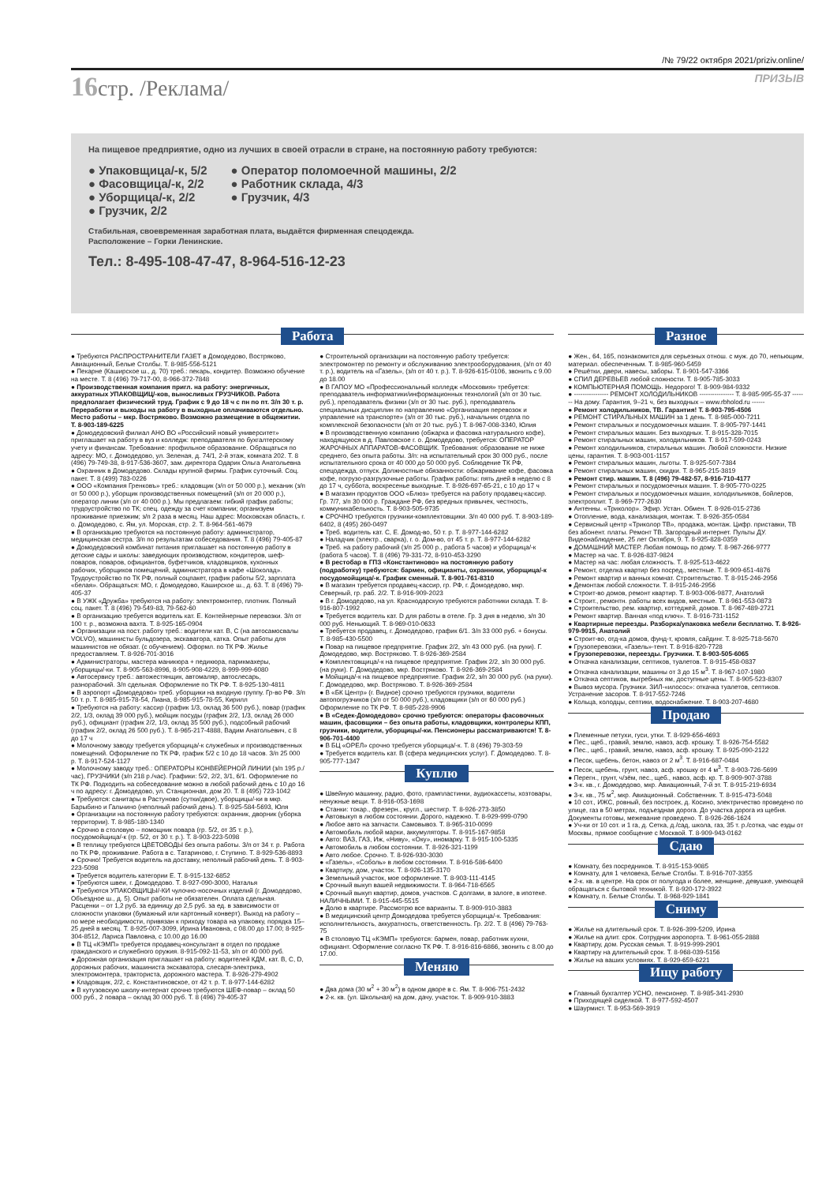/№ 79/22 октября 2021/priziv.online/
16стр. /Реклама/
ПРИЗЫВ
На пищевое предприятие, одно из лучших в своей отрасли в стране, на постоянную работу требуются:
● Упаковщица/-к, 5/2
● Фасовщица/-к, 2/2
● Уборщица/-к, 2/2
● Грузчик, 2/2
● Оператор поломоечной машины, 2/2
● Работник склада, 4/3
● Грузчик, 4/3
Стабильная, своевременная заработная плата, выдаётся фирменная спецодежда.
Расположение – Горки Ленинские.
Тел.: 8-495-108-47-47, 8-964-516-12-23
Работа
● Требуются РАСПРОСТРАНИТЕЛИ ГАЗЕТ в Домодедово, Востряково, Авиационный, Белые Столбы. Т. 8-985-556-5121
● Пекарне (Каширское ш., д. 70) треб.: пекарь, кондитер. Возможно обучение на месте. Т. 8 (496) 79-717-00, 8-966-372-7848
● Производственная компания пригл. на работу: энергичных, аккуратных УПАКОВЩИЦ/-ков, выносливых ГРУЗЧИКОВ. Работа предполагает физический труд. График с 9 до 18 ч с пн по пт. З/п 30 т. р. Переработки и выходы на работу в выходные оплачиваются отдельно. Место работы – мкр. Востряково. Возможно размещение в общежитии. Т. 8-903-189-6225
● Домодедовский филиал АНО ВО «Российский новый университет» приглашает на работу в вуз и колледж: преподавателя по бухгалтерскому учету и финансам. Требование: профильное образование. Обращаться по адресу: МО, г. Домодедово, ул. Зеленая, д. 74/1, 2-й этаж, комната 202. Т. 8 (496) 79-749-38, 8-917-536-3607, зам. директора Одарик Ольга Анатольевна
● Охранник в Домодедово. Склады крупной фирмы. График суточный. Соц. пакет. Т. 8 (499) 783-0226
● ООО «Компания Гренковъ» треб.: кладовщик (з/п от 50 000 р.), механик (з/п от 50 000 р.), уборщик производственных помещений (з/п от 20 000 р.), оператор линии (з/п от 40 000 р.). Мы предлагаем: гибкий график работы; трудоустройство по ТК; спец. одежду за счет компании; организуем проживание приезжим; з/п 2 раза в месяц. Наш адрес: Московская область, г. о. Домодедово, с. Ям, ул. Морская, стр. 2. Т. 8-964-561-4679
● В организацию требуются на постоянную работу: администратор, медицинская сестра. З/п по результатам собеседования. Т. 8 (496) 79-405-87
● Домодедовский комбинат питания приглашает на постоянную работу в детские сады и школы: заведующих производством, кондитеров, шеф-поваров, поваров, официантов, буфетчиков, кладовщиков, кухонных рабочих, уборщиков помещений, администратора в кафе «Шоколад». Трудоустройство по ТК РФ, полный соцпакет, график работы 5/2, зарплата «белая». Обращаться: МО, г. Домодедово, Каширское ш., д. 63. Т. 8 (496) 79-405-37
● В УЖК «Дружба» требуются на работу: электромонтер, плотник. Полный соц. пакет. Т. 8 (496) 79-549-83, 79-562-60
● В организацию требуется водитель кат. Е. Контейнерные перевозки. З/п от 100 т. р., возможна вахта. Т. 8-925-165-0904
● Организации на пост. работу треб.: водители кат. В, С (на автосамосвалы VOLVO), машинисты бульдозера, экскаватора, катка. Опыт работы для машинистов не обязат. (с обучением). Оформл. по ТК РФ. Жилье предоставляем. Т. 8-926-701-3016
● Администраторы, мастера маникюра + педикюра, парикмахеры, уборщицы/-ки. Т. 8-905-563-8996, 8-905-908-4229, 8-999-999-6080
● Автосервису треб.: автожестянщик, автомаляр, автослесарь, разнорабочий. З/п сдельная. Оформление по ТК РФ. Т. 8-925-130-4811
● В аэропорт «Домодедово» треб. уборщики на входную группу. Гр-во РФ. З/п 50 т. р. Т. 8-985-915-78-54, Лиана, 8-985-915-78-55, Кирилл
● Требуются на работу: кассир (график 1/3, оклад 36 500 руб.), повар (график 2/2, 1/3, оклад 39 000 руб.), мойщик посуды (график 2/2, 1/3, оклад 26 000 руб.), официант (график 2/2, 1/3, оклад 35 500 руб.), подсобный рабочий (график 2/2, оклад 26 500 руб.). Т. 8-965-217-4888, Вадим Анатольевич, с 8 до 17 ч
● Молочному заводу требуется уборщица/-к служебных и производственных помещений. Оформление по ТК РФ, график 5/2 с 10 до 18 часов. З/п 25 000 р. Т. 8-917-524-1127
● Молочному заводу треб.: ОПЕРАТОРЫ КОНВЕЙЕРНОЙ ЛИНИИ (з/п 195 р./час), ГРУЗЧИКИ (з/п 218 р./час). Графики: 5/2, 2/2, 3/1, 6/1. Оформление по ТК РФ. Подходить на собеседование можно в любой рабочий день с 10 до 16 ч по адресу: г. Домодедово, ул. Станционная, дом 20. Т. 8 (495) 723-1042
● Требуются: санитары в Растуново (сутки/двое), уборщицы/-ки в мкр. Барыбино и Гальчино (неполный рабочий день). Т. 8-925-584-5693, Юля
● Организации на постоянную работу требуются: охранник, дворник (уборка территории). Т. 8-985-180-1340
● Срочно в столовую – помощник повара (гр. 5/2, от 35 т. р.), посудомойщица/-к (гр. 5/2, от 30 т. р.). Т. 8-903-223-5098
● В теплицу требуются ЦВЕТОВОДЫ без опыта работы. З/п от 34 т. р. Работа по ТК РФ, проживание. Работа в с. Татариново, г. Ступино. Т. 8-929-536-8893
● Срочно! Требуется водитель на доставку, неполный рабочий день. Т. 8-903-223-5098
● Требуется водитель категории Е. Т. 8-915-132-6852
● Требуются швеи, г. Домодедово. Т. 8-927-090-3000, Наталья
● Требуются УПАКОВЩИЦЫ/-КИ чулочно-носочных изделий (г. Домодедово, Объездное ш., д. 5). Опыт работы не обязателен. Оплата сдельная. Расценки – от 1,2 руб. за единицу до 2,5 руб. за ед. в зависимости от сложности упаковки (бумажный или картонный конверт). Выход на работу – по мере необходимости, привязан к приходу товара на упаковку, порядка 15–25 дней в месяц. Т. 8-925-007-3099, Ирина Ивановна, с 08.00 до 17.00; 8-925-304-8512, Лариса Павловна, с 10.00 до 16.00
● В ТЦ «КЭМП» требуется продавец-консультант в отдел по продаже гражданского и служебного оружия. 8-915-092-11-53, з/п от 40 000 руб.
● Дорожная организация приглашает на работу: водителей КДМ, кат. В, С, D, дорожных рабочих, машиниста экскаватора, слесаря-электрика, электромонтера, тракториста, дорожного мастера. Т. 8-926-279-4902
● Кладовщик, 2/2, с. Константиновское, от 42 т. р. Т. 8-977-144-6282
● В кутузовскую школу-интернат срочно требуются ШЕФ-повар – оклад 50 000 руб., 2 повара – оклад 30 000 руб. Т. 8 (496) 79-405-37
● Строительной организации на постоянную работу требуется: электромонтер по ремонту и обслуживанию электрооборудования, (з/п от 40 т. р.), водитель на «Газель», (з/п от 40 т. р.). Т. 8-926-615-0106, звонить с 9.00 до 18.00
● В ГАПОУ МО «Профессиональный колледж «Московия» требуется: преподаватель информатики/информационных технологий (з/п от 30 тыс. руб.), преподаватель физики (з/п от 30 тыс. руб.), преподаватель специальных дисциплин по направлению «Организация перевозок и управление на транспорте» (з/п от 30 тыс. руб.), начальник отдела по комплексной безопасности (з/п от 20 тыс. руб.) Т. 8-967-008-3340, Юлия
● В производственную компанию (обжарка и фасовка натурального кофе), находящуюся в д. Павловское г. о. Домодедово, требуется: ОПЕРАТОР ЖАРОЧНЫХ АППАРАТОВ-ФАСОВЩИК. Требования: образование не ниже среднего, без опыта работы. З/п: на испытательный срок 30 000 руб., после испытательного срока от 40 000 до 50 000 руб. Соблюдение ТК РФ, спецодежда, отпуск. Должностные обязанности: обжаривание кофе, фасовка кофе, погрузо-разгрузочные работы. График работы: пять дней в неделю с 8 до 17 ч, суббота, воскресенье выходные. Т. 8-926-697-65-21, с 10 до 17 ч
● В магазин продуктов ООО «Блюз» требуется на работу продавец-кассир. Гр. 7/7, з/п 30 000 р. Граждане РФ, без вредных привычек, честность, коммуникабельность. Т. 8-903-505-9735
● СРОЧНО требуются грузчики-комплектовщики. З/п 40 000 руб. Т. 8-903-189-6402, 8 (495) 260-0497
● Треб. водитель кат. С, Е. Домод-во, 50 т. р. Т. 8-977-144-6282
● Наладчик (электр., сварка), г. о. Дом-во, от 45 т. р. Т. 8-977-144-6282
● Треб. на работу рабочий (з/п 25 000 р., работа 5 часов) и уборщица/-к (работа 5 часов). Т. 8 (496) 79-331-72, 8-910-453-3290
● В рестобар в ГПЗ «Константиново» на постоянную работу (подработку) требуются: бармен, официанты, охранники, уборщица/-к посудомойщица/-к. График сменный. Т. 8-901-761-8310
● В магазин требуется продавец-кассир, гр. РФ, г. Домодедово, мкр. Северный, гр. раб. 2/2. Т. 8-916-909-2023
● В г. Домодедово, на ул. Краснодарскую требуются работники склада. Т. 8-916-807-1992
● Требуется водитель кат. D для работы в отеле. Гр. 3 дня в неделю, з/п 30 000 руб. Неньющий. Т. 8-969-010-0633
● Требуется продавец, г. Домодедово, график 6/1. З/п 33 000 руб. + бонусы. Т. 8-985-430-5500
● Повар на пищевое предприятие. График 2/2, з/п 43 000 руб. (на руки). Г. Домодедово, мкр. Востряково. Т. 8-926-369-2584
● Комплектовщица/-к на пищевое предприятие. График 2/2, з/п 30 000 руб. (на руки). Г. Домодедово, мкр. Востряково. Т. 8-926-369-2584
● Мойщица/-к на пищевое предприятие. График 2/2, з/п 30 000 руб. (на руки). Г. Домодедово, мкр. Востряково. Т. 8-926-369-2584
● В «БК Центр» (г. Видное) срочно требуются грузчики, водители автопогрузчиков (з/п от 50 000 руб.), кладовщики (з/п от 60 000 руб.) Оформление по ТК РФ. Т. 8-985-228-9906
● В «Седек-Домодедово» срочно требуются: операторы фасовочных машин, фасовщики – без опыта работы, кладовщики, контролеры КПП, грузчики, водители, уборщицы/-ки. Пенсионеры рассматриваются! Т. 8-906-701-4400
● В БЦ «ОРЕЛ» срочно требуется уборщица/-к. Т. 8 (496) 79-303-59
● Требуется водитель кат. В (сфера медицинских услуг). Г. Домодедово. Т. 8-905-777-1347
Куплю
● Швейную машинку, радио, фото, грампластинки, аудиокассеты, хозтовары, ненужные вещи. Т. 8-916-053-1698
● Станки: токар., фрезерн., кругл., шестигр. Т. 8-926-273-3850
● Автовыкуп в любом состоянии. Дорого, надежно. Т. 8-929-999-0790
● Любое авто на запчасти. Самовывоз. Т. 8-965-310-0099
● Автомобиль любой марки, аккумуляторы. Т. 8-915-167-9858
● Авто: ВАЗ, ГАЗ, Иж, «Ниву», «Оку», иномарку. Т. 8-915-100-5335
● Автомобиль в любом состоянии. Т. 8-926-321-1199
● Авто любое. Срочно. Т. 8-926-930-3030
● «Газель», «Соболь» в любом состоянии. Т. 8-916-586-6400
● Квартиру, дом, участок. Т. 8-926-135-3170
● Земельный участок, мое оформление. Т. 8-903-111-4145
● Срочный выкуп вашей недвижимости. Т. 8-964-718-6565
● Срочный выкуп квартир, домов, участков. С долгами, в залоге, в ипотеке. НАЛИЧНЫМИ. Т. 8-915-445-5515
● Долю в квартире. Рассмотрю все варианты. Т. 8-909-910-3883
● В медицинский центр Домодедова требуется уборщица/-к. Требования: исполнительность, аккуратность, ответственность. Гр. 2/2. Т. 8 (496) 79-763-75
● В столовую ТЦ «КЭМП» требуются: бармен, повар, работник кухни, официант. Оформление согласно ТК РФ. Т. 8-916-816-6866, звонить с 8.00 до 17.00.
Меняю
● Два дома (30 м<sup>2</sup> + 30 м<sup>2</sup>) в одном дворе в с. Ям. Т. 8-906-751-2432
● 2-к. кв. (ул. Школьная) на дом, дачу, участок. Т. 8-909-910-3883
Разное
● Жен., 64, 165, познакомится для серьезных отнош. с муж. до 70, непьющим, материал. обеспеченным. Т. 8-985-960-5459
● Решётки, двери, навесы, заборы. Т. 8-901-547-3366
● СПИЛ ДЕРЕВЬЕВ любой сложности. Т. 8-905-785-3033
● КОМПЬЮТЕРНАЯ ПОМОЩЬ. Недорого! Т. 8-909-984-9332
● ---------------- РЕМОНТ ХОЛОДИЛЬНИКОВ ---------------- Т. 8-985-995-55-37 ------- На дому. Гарантия, 9–21 ч, без выходных – www.rbholod.ru ------
● Ремонт холодильников, ТВ. Гарантия! Т. 8-903-795-4506
● РЕМОНТ СТИРАЛЬНЫХ МАШИН за 1 день. Т. 8-985-000-7211
● Ремонт стиральных и посудомоечных машин. Т. 8-905-797-1441
● Ремонт стиральных машин. Без выходных. Т. 8-915-328-7015
● Ремонт стиральных машин, холодильников. Т. 8-917-599-0243
● Ремонт холодильников, стиральных машин. Любой сложности. Низкие цены, гарантия. Т. 8-903-001-1157
● Ремонт стиральных машин, льготы. Т. 8-925-507-7384
● Ремонт стиральных машин, скидки. Т. 8-965-215-3819
● Ремонт стир. машин. Т. 8 (496) 79-482-57, 8-916-710-4177
● Ремонт стиральных и посудомоечных машин. Т. 8-905-770-0225
● Ремонт стиральных и посудомоечных машин, холодильников, бойлеров, электроплит. Т. 8-969-777-2630
● Антенны. «Триколор». Эфир. Устан. Обмен. Т. 8-926-015-2736
● Отопление, вода, канализация, монтаж. Т. 8-926-355-0584
● Сервисный центр «Триколор ТВ», продажа, монтаж. Цифр. приставки, ТВ без абонент. платы. Ремонт ТВ. Загородный интернет. Пульты ДУ. Видеонаблюдение, 25 лет Октября, 9. Т. 8-925-828-0359
● ДОМАШНИЙ МАСТЕР. Любая помощь по дому. Т. 8-967-266-9777
● Мастер на час. Т. 8-926-837-9824
● Мастер на час: любая сложность. Т. 8-925-513-4622
● Ремонт, отделка квартир без посред., местные. Т. 8-909-651-4876
● Ремонт квартир и ванных комнат. Строительство. Т. 8-915-246-2956
● Демонтаж любой сложности. Т. 8-915-246-2956
● Строит-во домов, ремонт квартир. Т. 8-903-006-9877, Анатолий
● Строит., ремонтн. работы всех видов, местные. Т. 8-961-553-0873
● Строительство, рем. квартир, коттеджей, домов. Т. 8-967-489-2721
● Ремонт квартир. Ванная «под ключ». Т. 8-916-731-1152
● Квартирные переезды. Разборка/упаковка мебели бесплатно. Т. 8-926-979-9915, Анатолий
● Строит-во, отд-ка домов, фунд-т, кровля, сайдинг. Т. 8-925-718-5670
● Грузоперевозки, «Газель»-тент. Т. 8-916-820-7728
● Грузоперевозки, переезды. Грузчики. Т. 8-903-505-6065
● Откачка канализации, септиков, туалетов. Т. 8-915-458-0837
● Откачка канализации, машины от 3 до 15 м<sup>3</sup>. Т. 8-967-107-1980
● Откачка септиков, выгребных ям, доступные цены. Т. 8-905-523-8307
● Вывоз мусора. Грузчики. ЗИЛ-«илосос»: откачка туалетов, септиков. Устранение засоров. Т. 8-917-552-7246
● Кольца, колодцы, септики, водоснабжение. Т. 8-903-207-4680
Продаю
● Племенные петухи, гуси, утки. Т. 8-929-656-4693
● Пес., щеб., гравий, землю, навоз, асф. крошку. Т. 8-926-754-5582
● Пес., щеб., гравий, землю, навоз, асф. крошку. Т. 8-925-090-2122
● Песок, щебень, бетон, навоз от 2 м<sup>3</sup>. Т. 8-916-687-0484
● Песок, щебень, грунт, навоз, асф. крошку от 4 м<sup>3</sup>. Т. 8-903-726-5699
● Перегн., грунт, ч/зём, пес., щеб., навоз, асф. кр. Т. 8-909-907-3788
● 3-к. кв., г. Домодедово, мкр. Авиационный, 7-й эт. Т. 8-915-219-6934
● 3-к. кв., 75 м<sup>2</sup>, мкр. Авиационный. Собственник. Т. 8-915-473-5048
● 10 сот., ИЖС, ровный, без построек, д. Косино, электричество проведено по улице, газ в 50 метрах, подъездная дорога. До участка дорога из щебня. Документы готовы, межевание проведено. Т. 8-926-266-1624
● Уч-ки от 10 сот. и 1 га, д. Сетка, д./сад, школа, газ, 35 т. р./сотка, час езды от Москвы, прямое сообщение с Москвой. Т. 8-909-943-0162
Сдаю
● Комнату, без посредников. Т. 8-915-153-9085
● Комнату, для 1 человека, Белые Столбы. Т. 8-916-707-3355
● 2-к. кв. в центре. На срок от полугода и более, женщине, девушке, умеющей обращаться с бытовой техникой. Т. 8-920-172-3922
● Комнату, п. Белые Столбы. Т. 8-968-929-1841
Сниму
● Жилье на длительный срок. Т. 8-926-399-5209, Ирина
● Жилье на длит. срок. Сотрудник аэропорта. Т. 8-961-055-2888
● Квартиру, дом. Русская семья. Т. 8-919-999-2901
● Квартиру на длительный срок. Т. 8-968-039-5156
● Жилье на ваших условиях. Т. 8-929-659-6221
Ищу работу
● Главный бухгалтер УСНО, пенсионер. Т. 8-985-341-2930
● Приходящей сиделкой. Т. 8-977-592-4507
● Шаурмист. Т. 8-953-569-3919